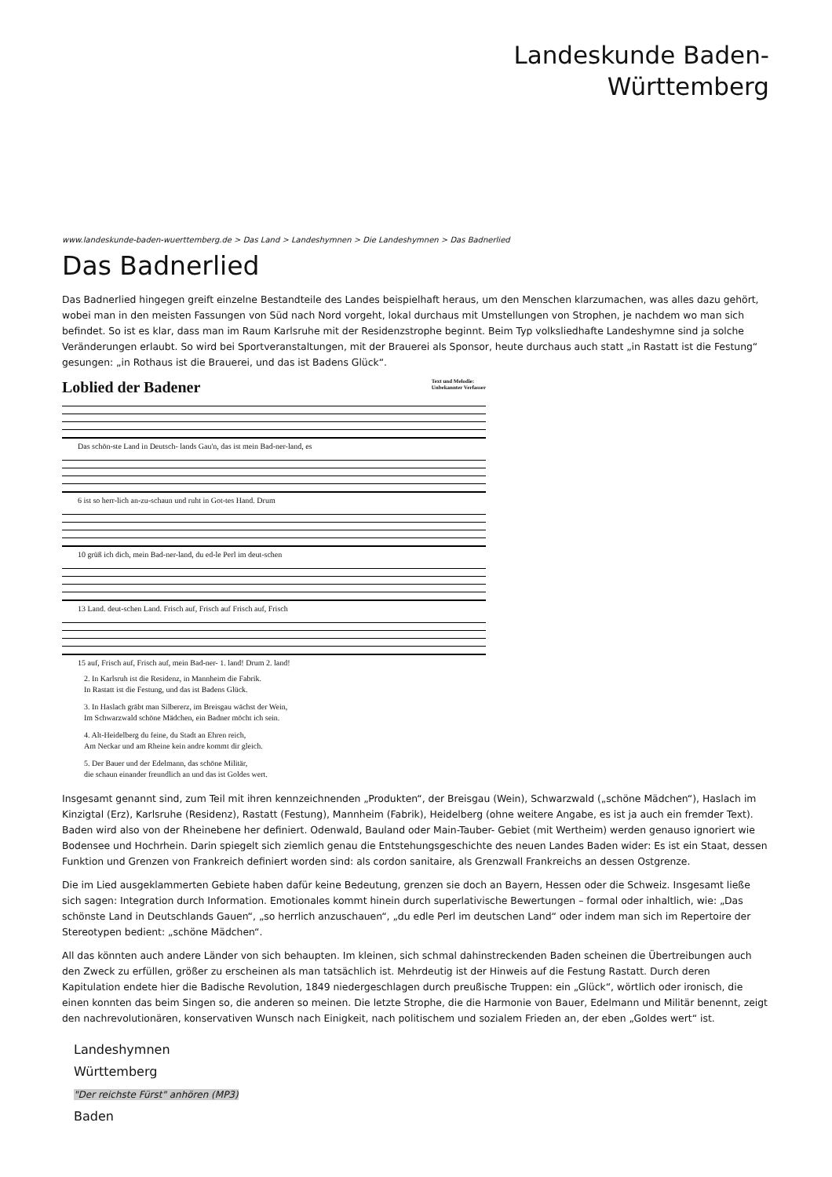Landeskunde Baden-
Württemberg
www.landeskunde-baden-wuerttemberg.de > Das Land > Landeshymnen > Die Landeshymnen > Das Badnerlied
Das Badnerlied
Das Badnerlied hingegen greift einzelne Bestandteile des Landes beispielhaft heraus, um den Menschen klarzumachen, was alles dazu gehört, wobei man in den meisten Fassungen von Süd nach Nord vorgeht, lokal durchaus mit Umstellungen von Strophen, je nachdem wo man sich befindet. So ist es klar, dass man im Raum Karlsruhe mit der Residenzstrophe beginnt. Beim Typ volksliedhafte Landeshymne sind ja solche Veränderungen erlaubt. So wird bei Sportveranstaltungen, mit der Brauerei als Sponsor, heute durchaus auch statt „in Rastatt ist die Festung“ gesungen: „in Rothaus ist die Brauerei, und das ist Badens Glück“.
Loblied der Badener Text und Melodie:
Unbekannter Verfasser
Das schön-ste Land in Deutsch- lands Gau'n, das ist mein Bad-ner-land, es
6 ist so herr-lich an-zu-schaun und ruht in Got-tes Hand. Drum
10 grüß ich dich, mein Bad-ner-land, du ed-le Perl im deut-schen
13 Land. deut-schen Land. Frisch auf, Frisch auf Frisch auf, Frisch
15 auf, Frisch auf, Frisch auf, mein Bad-ner- 1. land! Drum 2. land!
2. In Karlsruh ist die Residenz, in Mannheim die Fabrik.
In Rastatt ist die Festung, und das ist Badens Glück.
3. In Haslach gräbt man Silbererz, im Breisgau wächst der Wein,
Im Schwarzwald schöne Mädchen, ein Badner möcht ich sein.
4. Alt-Heidelberg du feine, du Stadt an Ehren reich,
Am Neckar und am Rheine kein andre kommt dir gleich.
5. Der Bauer und der Edelmann, das schöne Militär,
die schaun einander freundlich an und das ist Goldes wert.
Insgesamt genannt sind, zum Teil mit ihren kennzeichnenden „Produkten“, der Breisgau (Wein), Schwarzwald („schöne Mädchen“), Haslach im Kinzigtal (Erz), Karlsruhe (Residenz), Rastatt (Festung), Mannheim (Fabrik), Heidelberg (ohne weitere Angabe, es ist ja auch ein fremder Text). Baden wird also von der Rheinebene her definiert. Odenwald, Bauland oder Main-Tauber- Gebiet (mit Wertheim) werden genauso ignoriert wie Bodensee und Hochrhein. Darin spiegelt sich ziemlich genau die Entstehungsgeschichte des neuen Landes Baden wider: Es ist ein Staat, dessen Funktion und Grenzen von Frankreich definiert worden sind: als cordon sanitaire, als Grenzwall Frankreichs an dessen Ostgrenze.
Die im Lied ausgeklammerten Gebiete haben dafür keine Bedeutung, grenzen sie doch an Bayern, Hessen oder die Schweiz. Insgesamt ließe sich sagen: Integration durch Information. Emotionales kommt hinein durch superlativische Bewertungen – formal oder inhaltlich, wie: „Das schönste Land in Deutschlands Gauen“, „so herrlich anzuschauen“, „du edle Perl im deutschen Land“ oder indem man sich im Repertoire der Stereotypen bedient: „schöne Mädchen“.
All das könnten auch andere Länder von sich behaupten. Im kleinen, sich schmal dahinstreckenden Baden scheinen die Übertreibungen auch den Zweck zu erfüllen, größer zu erscheinen als man tatsächlich ist. Mehrdeutig ist der Hinweis auf die Festung Rastatt. Durch deren Kapitulation endete hier die Badische Revolution, 1849 niedergeschlagen durch preußische Truppen: ein „Glück“, wörtlich oder ironisch, die einen konnten das beim Singen so, die anderen so meinen. Die letzte Strophe, die die Harmonie von Bauer, Edelmann und Militär benennt, zeigt den nachrevolutionären, konservativen Wunsch nach Einigkeit, nach politischem und sozialem Frieden an, der eben „Goldes wert“ ist.
Landeshymnen
Württemberg
"Der reichste Fürst" anhören (MP3)
Baden